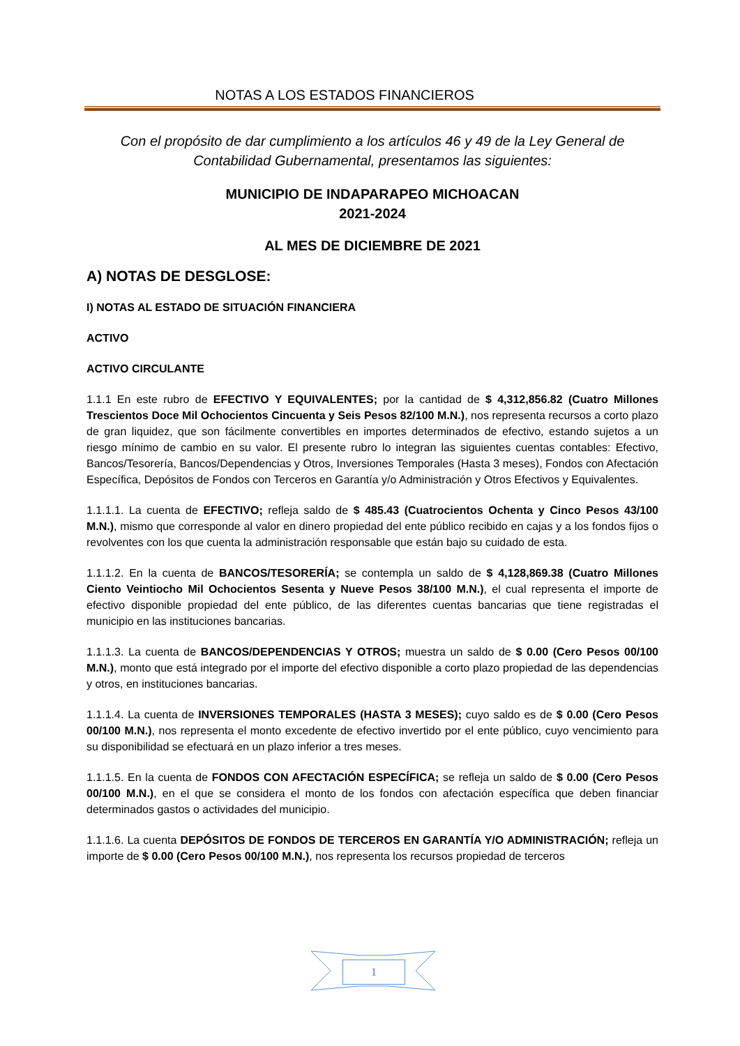NOTAS A LOS ESTADOS FINANCIEROS
Con el propósito de dar cumplimiento a los artículos 46 y 49 de la Ley General de
Contabilidad Gubernamental, presentamos las siguientes:
MUNICIPIO DE INDAPARAPEO MICHOACAN
2021-2024
AL MES DE DICIEMBRE DE 2021
A) NOTAS DE DESGLOSE:
I) NOTAS AL ESTADO DE SITUACIÓN FINANCIERA
ACTIVO
ACTIVO CIRCULANTE
1.1.1 En este rubro de EFECTIVO Y EQUIVALENTES; por la cantidad de $ 4,312,856.82 (Cuatro Millones Trescientos Doce Mil Ochocientos Cincuenta y Seis Pesos 82/100 M.N.), nos representa recursos a corto plazo de gran liquidez, que son fácilmente convertibles en importes determinados de efectivo, estando sujetos a un riesgo mínimo de cambio en su valor. El presente rubro lo integran las siguientes cuentas contables: Efectivo, Bancos/Tesorería, Bancos/Dependencias y Otros, Inversiones Temporales (Hasta 3 meses), Fondos con Afectación Específica, Depósitos de Fondos con Terceros en Garantía y/o Administración y Otros Efectivos y Equivalentes.
1.1.1.1. La cuenta de EFECTIVO; refleja saldo de $ 485.43 (Cuatrocientos Ochenta y Cinco Pesos 43/100 M.N.), mismo que corresponde al valor en dinero propiedad del ente público recibido en cajas y a los fondos fijos o revolventes con los que cuenta la administración responsable que están bajo su cuidado de esta.
1.1.1.2. En la cuenta de BANCOS/TESORERÍA; se contempla un saldo de $ 4,128,869.38 (Cuatro Millones Ciento Veintiocho Mil Ochocientos Sesenta y Nueve Pesos 38/100 M.N.), el cual representa el importe de efectivo disponible propiedad del ente público, de las diferentes cuentas bancarias que tiene registradas el municipio en las instituciones bancarias.
1.1.1.3. La cuenta de BANCOS/DEPENDENCIAS Y OTROS; muestra un saldo de $ 0.00 (Cero Pesos 00/100 M.N.), monto que está integrado por el importe del efectivo disponible a corto plazo propiedad de las dependencias y otros, en instituciones bancarias.
1.1.1.4. La cuenta de INVERSIONES TEMPORALES (HASTA 3 MESES); cuyo saldo es de $ 0.00 (Cero Pesos 00/100 M.N.), nos representa el monto excedente de efectivo invertido por el ente público, cuyo vencimiento para su disponibilidad se efectuará en un plazo inferior a tres meses.
1.1.1.5. En la cuenta de FONDOS CON AFECTACIÓN ESPECÍFICA; se refleja un saldo de $ 0.00 (Cero Pesos 00/100 M.N.), en el que se considera el monto de los fondos con afectación específica que deben financiar determinados gastos o actividades del municipio.
1.1.1.6. La cuenta DEPÓSITOS DE FONDOS DE TERCEROS EN GARANTÍA Y/O ADMINISTRACIÓN; refleja un importe de $ 0.00 (Cero Pesos 00/100 M.N.), nos representa los recursos propiedad de terceros
1